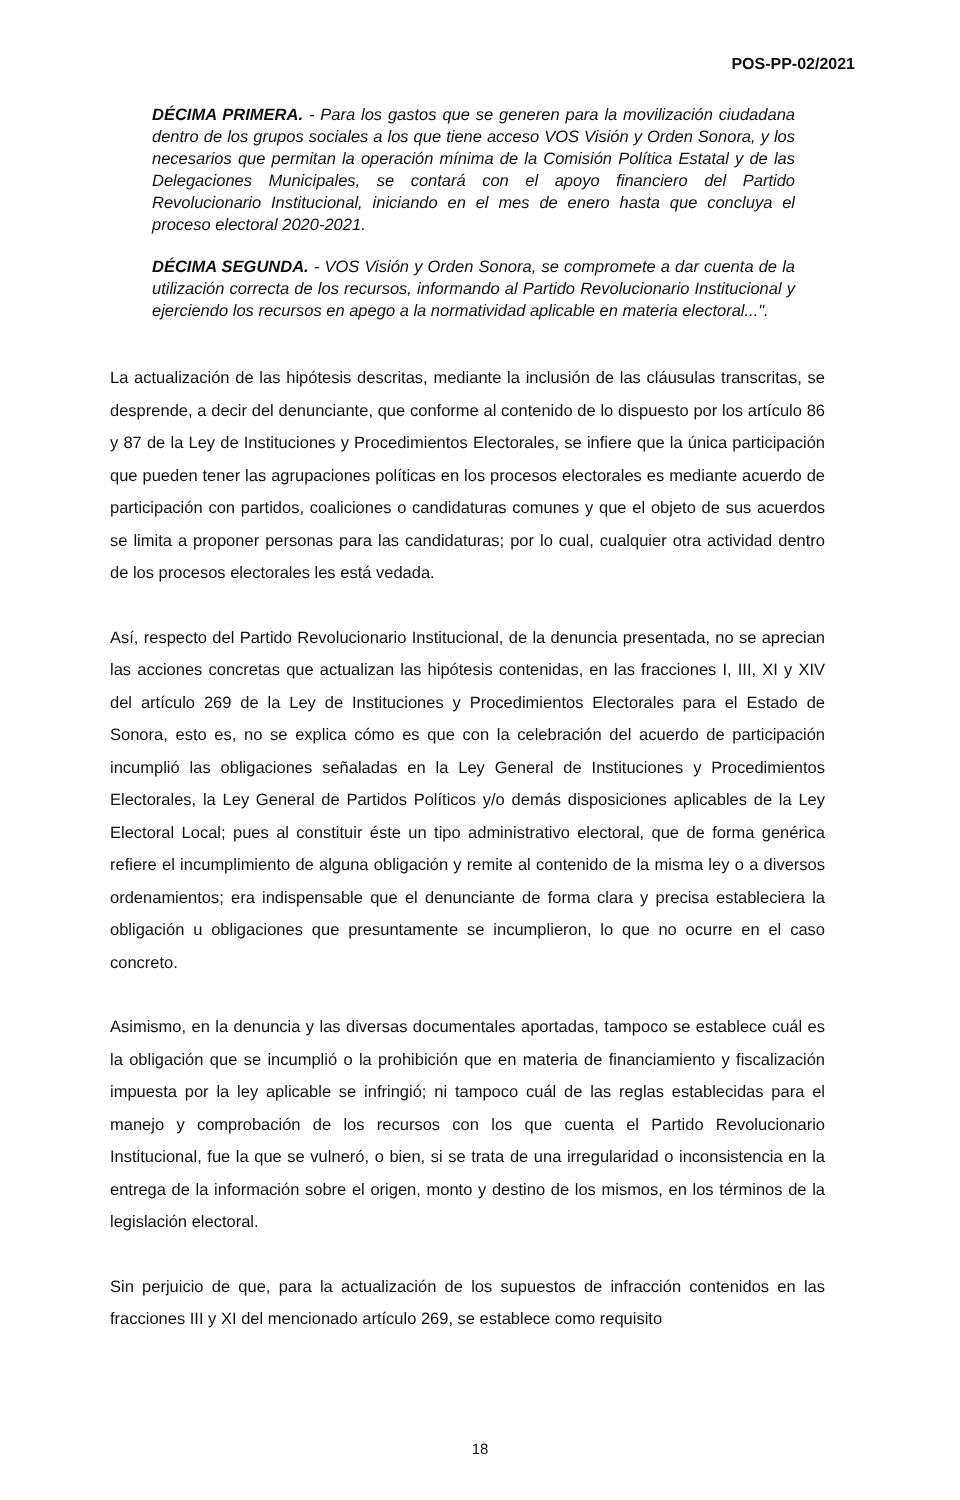POS-PP-02/2021
DÉCIMA PRIMERA. - Para los gastos que se generen para la movilización ciudadana dentro de los grupos sociales a los que tiene acceso VOS Visión y Orden Sonora, y los necesarios que permitan la operación mínima de la Comisión Política Estatal y de las Delegaciones Municipales, se contará con el apoyo financiero del Partido Revolucionario Institucional, iniciando en el mes de enero hasta que concluya el proceso electoral 2020-2021.
DÉCIMA SEGUNDA. - VOS Visión y Orden Sonora, se compromete a dar cuenta de la utilización correcta de los recursos, informando al Partido Revolucionario Institucional y ejerciendo los recursos en apego a la normatividad aplicable en materia electoral...".
La actualización de las hipótesis descritas, mediante la inclusión de las cláusulas transcritas, se desprende, a decir del denunciante, que conforme al contenido de lo dispuesto por los artículo 86 y 87 de la Ley de Instituciones y Procedimientos Electorales, se infiere que la única participación que pueden tener las agrupaciones políticas en los procesos electorales es mediante acuerdo de participación con partidos, coaliciones o candidaturas comunes y que el objeto de sus acuerdos se limita a proponer personas para las candidaturas; por lo cual, cualquier otra actividad dentro de los procesos electorales les está vedada.
Así, respecto del Partido Revolucionario Institucional, de la denuncia presentada, no se aprecian las acciones concretas que actualizan las hipótesis contenidas, en las fracciones I, III, XI y XIV del artículo 269 de la Ley de Instituciones y Procedimientos Electorales para el Estado de Sonora, esto es, no se explica cómo es que con la celebración del acuerdo de participación incumplió las obligaciones señaladas en la Ley General de Instituciones y Procedimientos Electorales, la Ley General de Partidos Políticos y/o demás disposiciones aplicables de la Ley Electoral Local; pues al constituir éste un tipo administrativo electoral, que de forma genérica refiere el incumplimiento de alguna obligación y remite al contenido de la misma ley o a diversos ordenamientos; era indispensable que el denunciante de forma clara y precisa estableciera la obligación u obligaciones que presuntamente se incumplieron, lo que no ocurre en el caso concreto.
Asimismo, en la denuncia y las diversas documentales aportadas, tampoco se establece cuál es la obligación que se incumplió o la prohibición que en materia de financiamiento y fiscalización impuesta por la ley aplicable se infringió; ni tampoco cuál de las reglas establecidas para el manejo y comprobación de los recursos con los que cuenta el Partido Revolucionario Institucional, fue la que se vulneró, o bien, si se trata de una irregularidad o inconsistencia en la entrega de la información sobre el origen, monto y destino de los mismos, en los términos de la legislación electoral.
Sin perjuicio de que, para la actualización de los supuestos de infracción contenidos en las fracciones III y XI del mencionado artículo 269, se establece como requisito
18